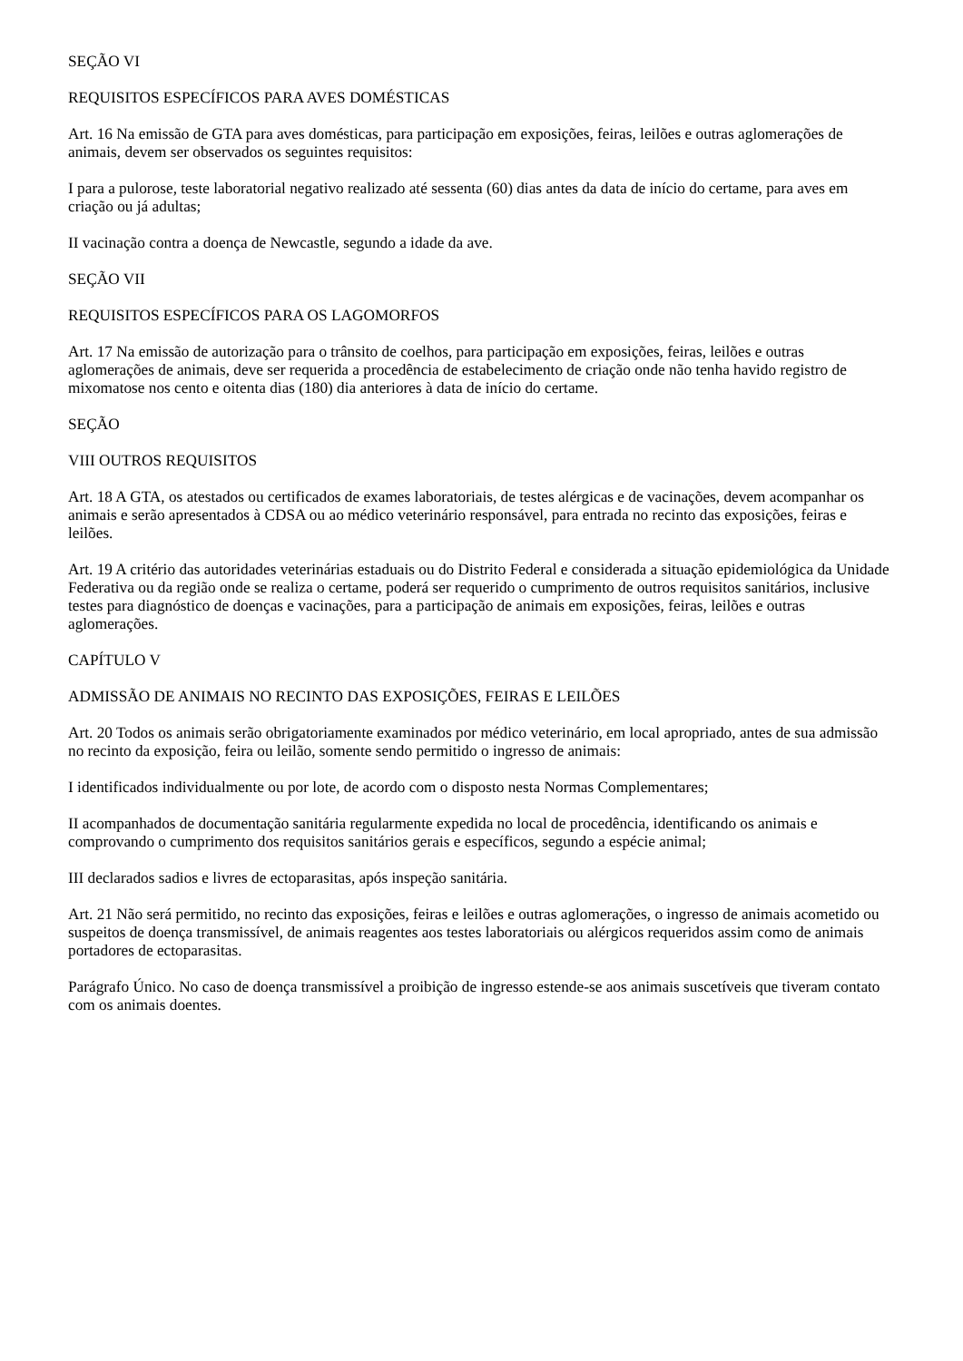SEÇÃO VI
REQUISITOS ESPECÍFICOS PARA AVES DOMÉSTICAS
Art. 16 Na emissão de GTA para aves domésticas, para participação em exposições, feiras, leilões e outras aglomerações de animais, devem ser observados os seguintes requisitos:
I para a pulorose, teste laboratorial negativo realizado até sessenta (60) dias antes da data de início do certame, para aves em criação ou já adultas;
II vacinação contra a doença de Newcastle, segundo a idade da ave.
SEÇÃO VII
REQUISITOS ESPECÍFICOS PARA OS LAGOMORFOS
Art. 17 Na emissão de autorização para o trânsito de coelhos, para participação em exposições, feiras, leilões e outras aglomerações de animais, deve ser requerida a procedência de estabelecimento de criação onde não tenha havido registro de mixomatose nos cento e oitenta dias (180) dia anteriores à data de início do certame.
SEÇÃO
VIII OUTROS REQUISITOS
Art. 18 A GTA, os atestados ou certificados de exames laboratoriais, de testes alérgicas e de vacinações, devem acompanhar os animais e serão apresentados à CDSA ou ao médico veterinário responsável, para entrada no recinto das exposições, feiras e leilões.
Art. 19 A critério das autoridades veterinárias estaduais ou do Distrito Federal e considerada a situação epidemiológica da Unidade Federativa ou da região onde se realiza o certame, poderá ser requerido o cumprimento de outros requisitos sanitários, inclusive testes para diagnóstico de doenças e vacinações, para a participação de animais em exposições, feiras, leilões e outras aglomerações.
CAPÍTULO V
ADMISSÃO DE ANIMAIS NO RECINTO DAS EXPOSIÇÕES, FEIRAS E LEILÕES
Art. 20 Todos os animais serão obrigatoriamente examinados por médico veterinário, em local apropriado, antes de sua admissão no recinto da exposição, feira ou leilão, somente sendo permitido o ingresso de animais:
I identificados individualmente ou por lote, de acordo com o disposto nesta Normas Complementares;
II acompanhados de documentação sanitária regularmente expedida no local de procedência, identificando os animais e comprovando o cumprimento dos requisitos sanitários gerais e específicos, segundo a espécie animal;
III declarados sadios e livres de ectoparasitas, após inspeção sanitária.
Art. 21 Não será permitido, no recinto das exposições, feiras e leilões e outras aglomerações, o ingresso de animais acometido ou suspeitos de doença transmissível, de animais reagentes aos testes laboratoriais ou alérgicos requeridos assim como de animais portadores de ectoparasitas.
Parágrafo Único. No caso de doença transmissível a proibição de ingresso estende-se aos animais suscetíveis que tiveram contato com os animais doentes.